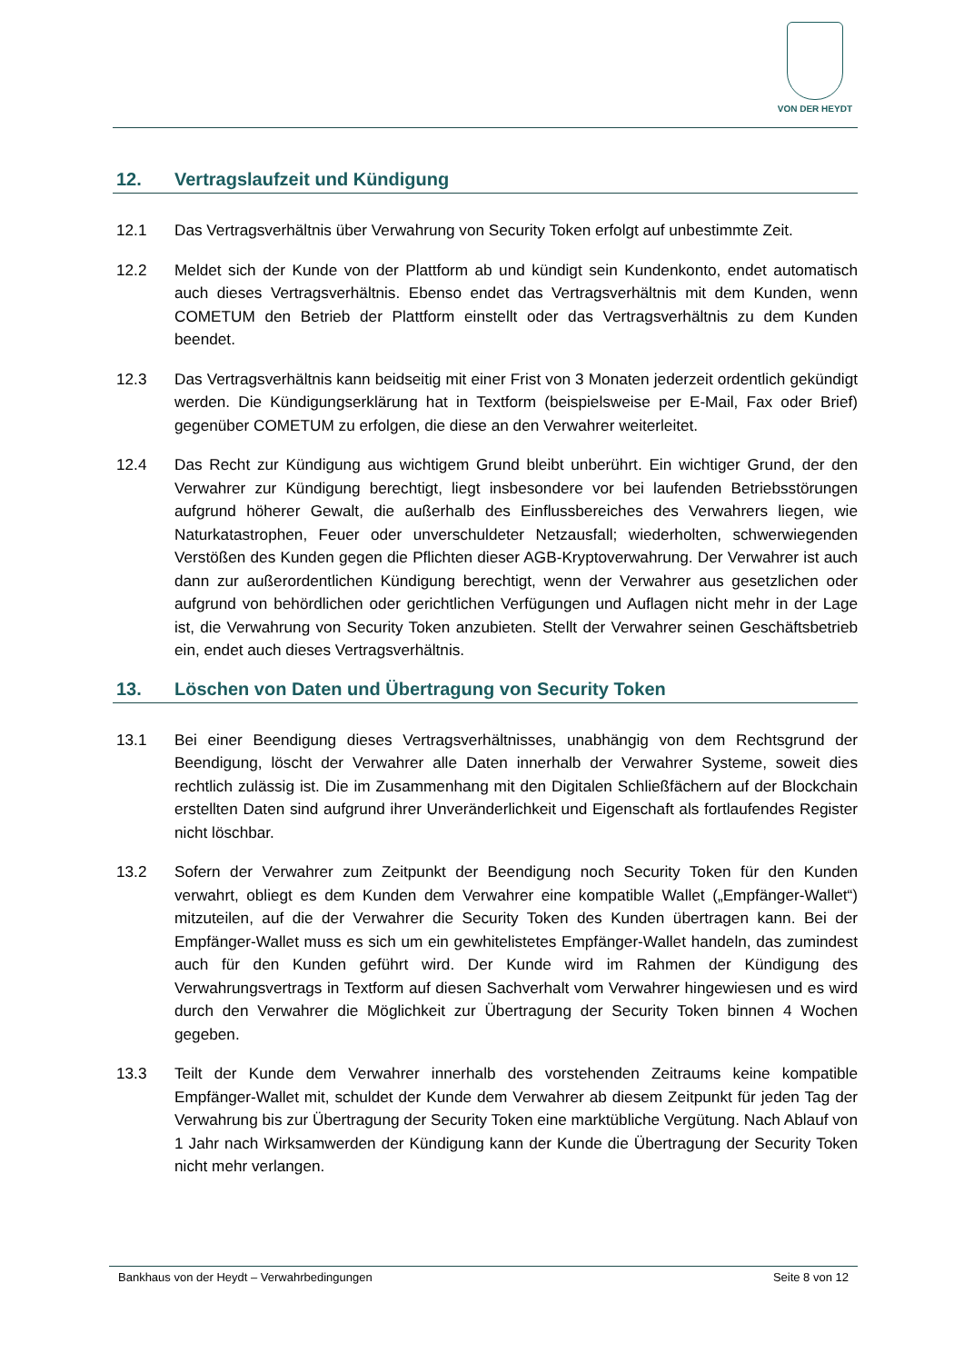VON DER HEYDT
12. Vertragslaufzeit und Kündigung
12.1 Das Vertragsverhältnis über Verwahrung von Security Token erfolgt auf unbestimmte Zeit.
12.2 Meldet sich der Kunde von der Plattform ab und kündigt sein Kundenkonto, endet automatisch auch dieses Vertragsverhältnis. Ebenso endet das Vertragsverhältnis mit dem Kunden, wenn COMETUM den Betrieb der Plattform einstellt oder das Vertragsverhältnis zu dem Kunden beendet.
12.3 Das Vertragsverhältnis kann beidseitig mit einer Frist von 3 Monaten jederzeit ordentlich gekündigt werden. Die Kündigungserklärung hat in Textform (beispielsweise per E-Mail, Fax oder Brief) gegenüber COMETUM zu erfolgen, die diese an den Verwahrer weiterleitet.
12.4 Das Recht zur Kündigung aus wichtigem Grund bleibt unberührt. Ein wichtiger Grund, der den Verwahrer zur Kündigung berechtigt, liegt insbesondere vor bei laufenden Betriebsstörungen aufgrund höherer Gewalt, die außerhalb des Einflussbereiches des Verwahrers liegen, wie Naturkatastrophen, Feuer oder unverschuldeter Netzausfall; wiederholten, schwerwiegenden Verstößen des Kunden gegen die Pflichten dieser AGB-Kryptoverwahrung. Der Verwahrer ist auch dann zur außerordentlichen Kündigung berechtigt, wenn der Verwahrer aus gesetzlichen oder aufgrund von behördlichen oder gerichtlichen Verfügungen und Auflagen nicht mehr in der Lage ist, die Verwahrung von Security Token anzubieten. Stellt der Verwahrer seinen Geschäftsbetrieb ein, endet auch dieses Vertragsverhältnis.
13. Löschen von Daten und Übertragung von Security Token
13.1 Bei einer Beendigung dieses Vertragsverhältnisses, unabhängig von dem Rechtsgrund der Beendigung, löscht der Verwahrer alle Daten innerhalb der Verwahrer Systeme, soweit dies rechtlich zulässig ist. Die im Zusammenhang mit den Digitalen Schließfächern auf der Blockchain erstellten Daten sind aufgrund ihrer Unveränderlichkeit und Eigenschaft als fortlaufendes Register nicht löschbar.
13.2 Sofern der Verwahrer zum Zeitpunkt der Beendigung noch Security Token für den Kunden verwahrt, obliegt es dem Kunden dem Verwahrer eine kompatible Wallet („Empfänger-Wallet“) mitzuteilen, auf die der Verwahrer die Security Token des Kunden übertragen kann. Bei der Empfänger-Wallet muss es sich um ein gewhitelistetes Empfänger-Wallet handeln, das zumindest auch für den Kunden geführt wird. Der Kunde wird im Rahmen der Kündigung des Verwahrungsvertrags in Textform auf diesen Sachverhalt vom Verwahrer hingewiesen und es wird durch den Verwahrer die Möglichkeit zur Übertragung der Security Token binnen 4 Wochen gegeben.
13.3 Teilt der Kunde dem Verwahrer innerhalb des vorstehenden Zeitraums keine kompatible Empfänger-Wallet mit, schuldet der Kunde dem Verwahrer ab diesem Zeitpunkt für jeden Tag der Verwahrung bis zur Übertragung der Security Token eine marktübliche Vergütung. Nach Ablauf von 1 Jahr nach Wirksamwerden der Kündigung kann der Kunde die Übertragung der Security Token nicht mehr verlangen.
Bankhaus von der Heydt – Verwahrbedingungen Seite 8 von 12